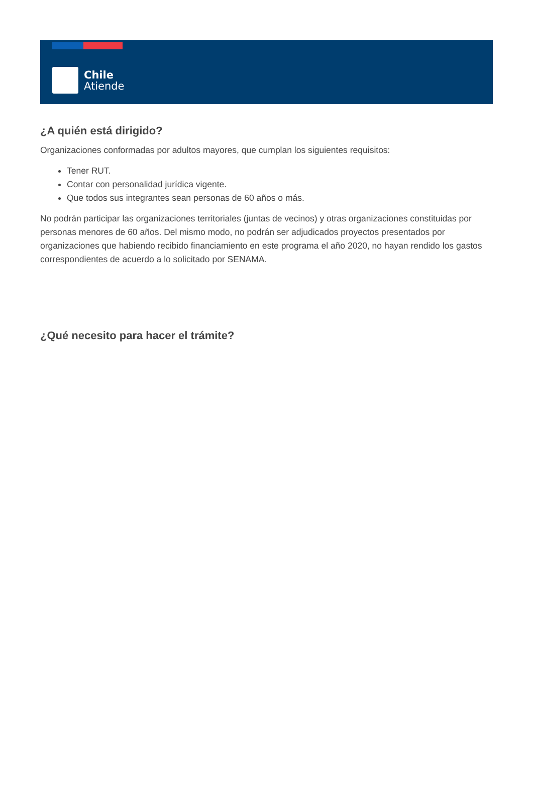Chile
Atiende
¿A quién está dirigido?
Organizaciones conformadas por adultos mayores, que cumplan los siguientes requisitos:
Tener RUT.
Contar con personalidad jurídica vigente.
Que todos sus integrantes sean personas de 60 años o más.
No podrán participar las organizaciones territoriales (juntas de vecinos) y otras organizaciones constituidas por personas menores de 60 años. Del mismo modo, no podrán ser adjudicados proyectos presentados por organizaciones que habiendo recibido financiamiento en este programa el año 2020, no hayan rendido los gastos correspondientes de acuerdo a lo solicitado por SENAMA.
¿Qué necesito para hacer el trámite?